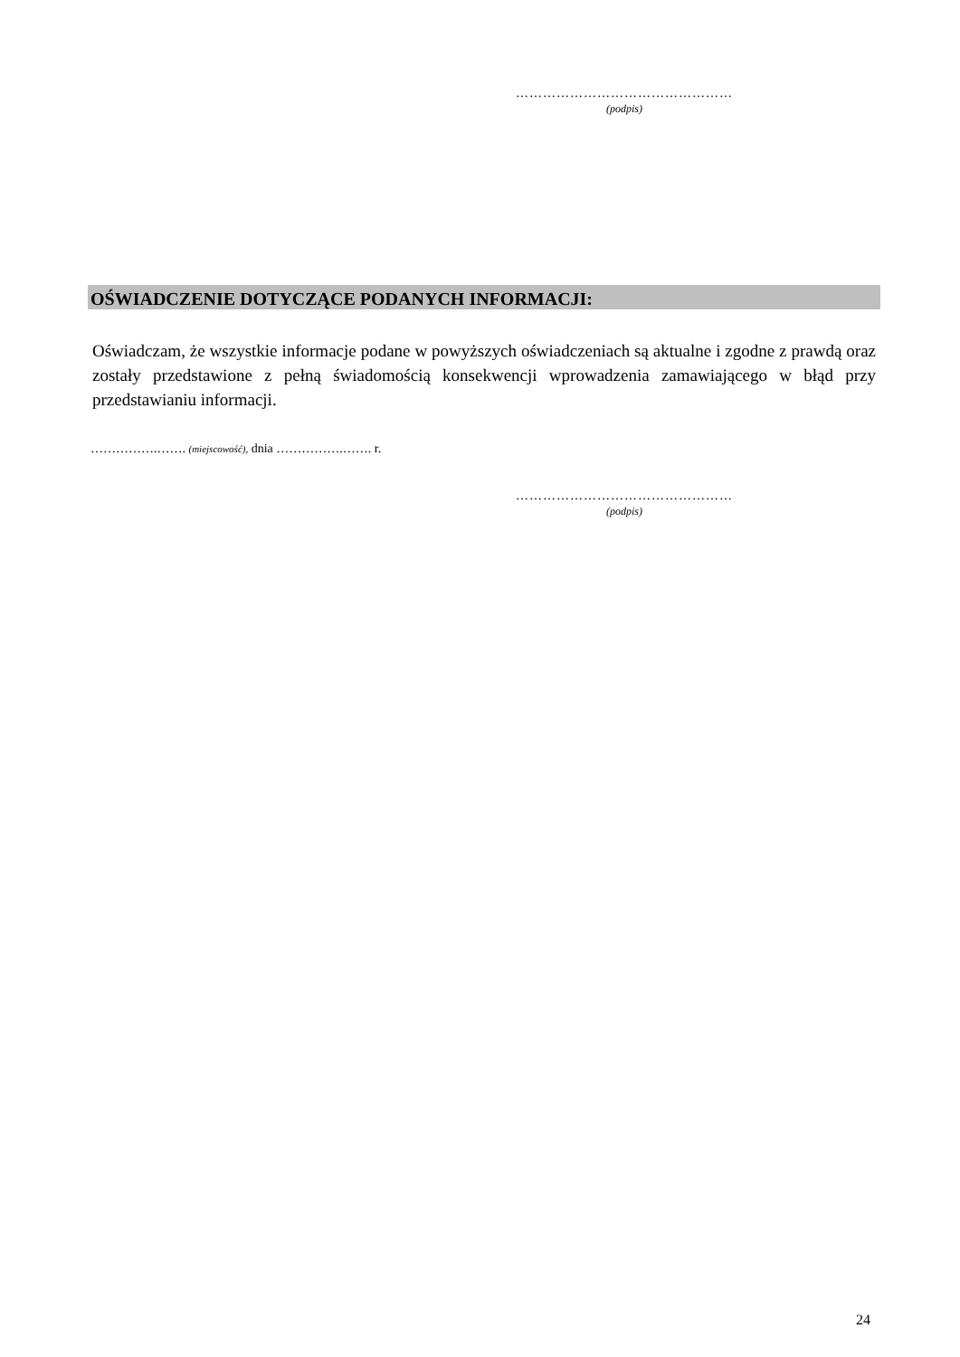…………………………………………
(podpis)
OŚWIADCZENIE DOTYCZĄCE PODANYCH INFORMACJI:
Oświadczam, że wszystkie informacje podane w powyższych oświadczeniach są aktualne i zgodne z prawdą oraz zostały przedstawione z pełną świadomością konsekwencji wprowadzenia zamawiającego w błąd przy przedstawianiu informacji.
…………….……. (miejscowość), dnia …………….……. r.
…………………………………………
(podpis)
24